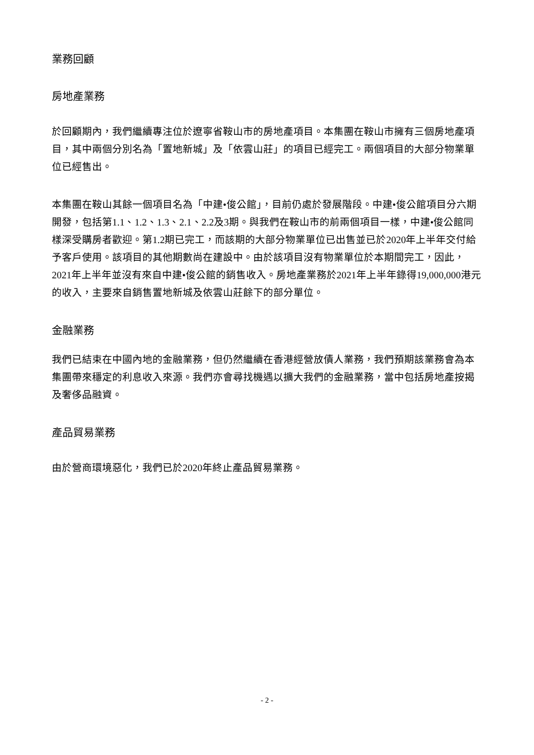業務回顧
房地產業務
於回顧期內，我們繼續專注位於遼寧省鞍山市的房地產項目。本集團在鞍山市擁有三個房地產項目，其中兩個分別名為「置地新城」及「依雲山莊」的項目已經完工。兩個項目的大部分物業單位已經售出。
本集團在鞍山其餘一個項目名為「中建•俊公館」，目前仍處於發展階段。中建•俊公館項目分六期開發，包括第1.1、1.2、1.3、2.1、2.2及3期。與我們在鞍山市的前兩個項目一樣，中建•俊公館同樣深受購房者歡迎。第1.2期已完工，而該期的大部分物業單位已出售並已於2020年上半年交付給予客戶使用。該項目的其他期數尚在建設中。由於該項目沒有物業單位於本期間完工，因此，2021年上半年並沒有來自中建•俊公館的銷售收入。房地產業務於2021年上半年錄得19,000,000港元的收入，主要來自銷售置地新城及依雲山莊餘下的部分單位。
金融業務
我們已結束在中國內地的金融業務，但仍然繼續在香港經營放債人業務，我們預期該業務會為本集團帶來穩定的利息收入來源。我們亦會尋找機遇以擴大我們的金融業務，當中包括房地產按揭及奢侈品融資。
產品貿易業務
由於營商環境惡化，我們已於2020年終止產品貿易業務。
- 2 -